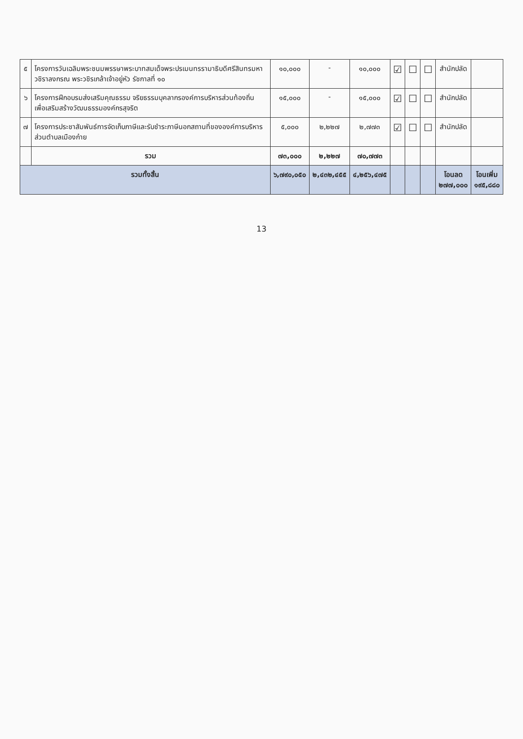| ๕ | โครงการวันเฉลิมพระชนมพรรษาพระบาทสมเด็จพระปรเมนทรรามาธิบดีศรีสินทรมหาวชิราลงกรณ พระวชิรเกล้าเจ้าอยู่หัว รัชกาลที่ ๑๐ | ๑๐,๐๐๐ | - | ๑๐,๐๐๐ | ☑ | ☐ | ☐ | สำนักปลัด | |
| ๖ | โครงการฝึกอบรมส่งเสริมคุณธรรม จริยธรรมบุคลากรองค์การบริหารส่วนท้องถิ่น เพื่อเสริมสร้างวัฒนธรรมองค์กรสุจริต | ๑๕,๐๐๐ | - | ๑๕,๐๐๐ | ☑ | ☐ | ☐ | สำนักปลัด | |
| ๗ | โครงการประชาสัมพันธ์การจัดเก็บภาษีและรับชำระภาษีนอกสถานที่ขององค์การบริหารส่วนตำบลเมืองก๋าย | ๕,๐๐๐ | ๒,๒๒๗ | ๒,๗๗๓ | ☑ | ☐ | ☐ | สำนักปลัด | |
| | รวม | ๗๓,๐๐๐ | ๒,๒๒๗ | ๗๐,๗๗๓ | | | | | |
| รวมทั้งสิ้น | | ๖,๗๙๐,๐๕๐ | ๒,๔๓๒,๔๕๕ | ๔,๒๕๖,๔๗๕ | | | | โอนลด ๒๗๗,๐๐๐ | โอนเพิ่ม ๑๙๕,๘๘๐ |
13